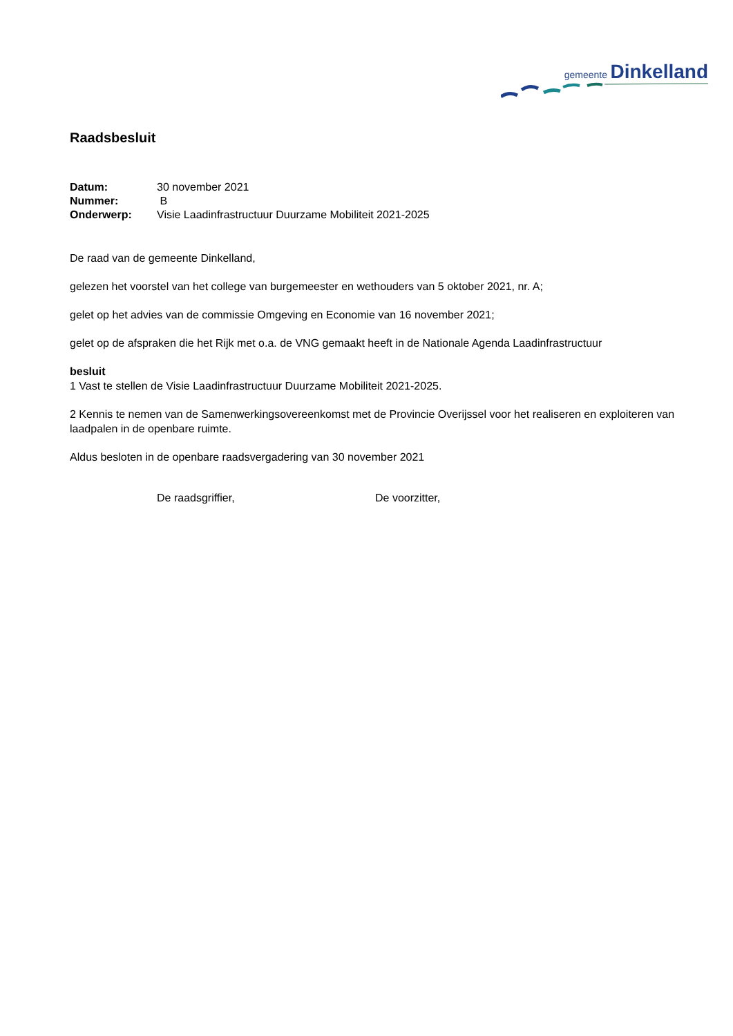gemeente Dinkelland
Raadsbesluit
| Datum: | 30 november 2021 |
| Nummer: | B |
| Onderwerp: | Visie Laadinfrastructuur Duurzame Mobiliteit 2021-2025 |
De raad van de gemeente Dinkelland,
gelezen het voorstel van het college van burgemeester en wethouders van 5 oktober 2021, nr. A;
gelet op het advies van de commissie Omgeving en Economie van 16 november 2021;
gelet op de afspraken die het Rijk met o.a. de VNG gemaakt heeft in de Nationale Agenda Laadinfrastructuur
besluit
1 Vast te stellen de Visie Laadinfrastructuur Duurzame Mobiliteit 2021-2025.
2 Kennis te nemen van de Samenwerkingsovereenkomst met de Provincie Overijssel voor het realiseren en exploiteren van laadpalen in de openbare ruimte.
Aldus besloten in de openbare raadsvergadering van 30 november 2021
De raadsgriffier, De voorzitter,